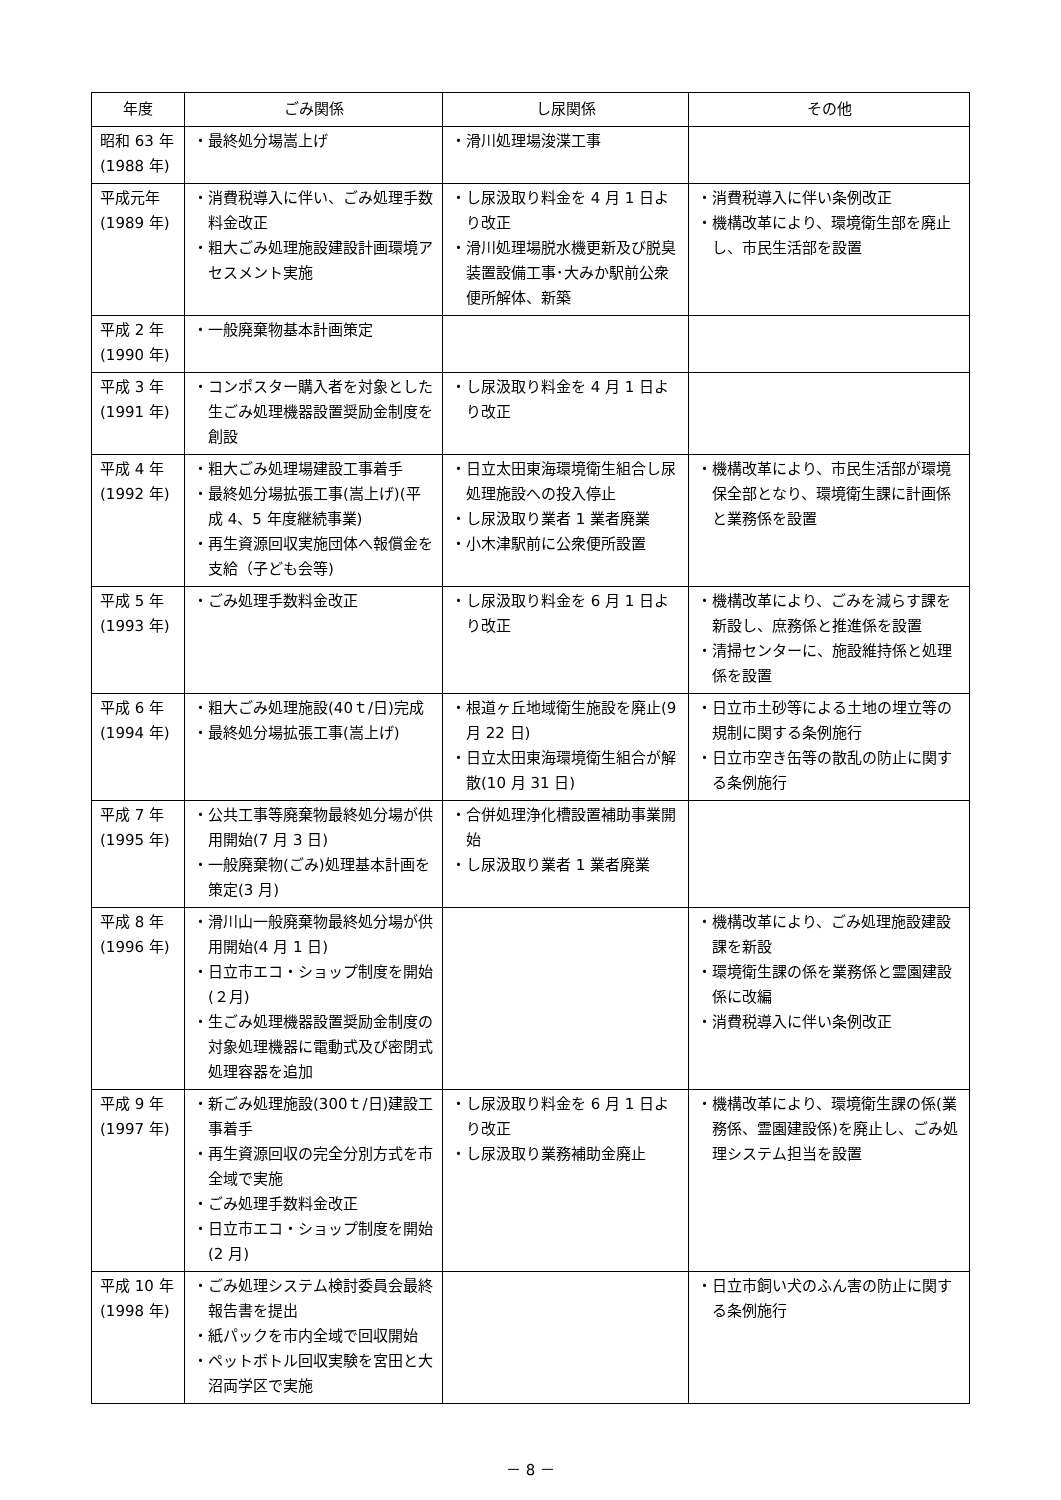| 年度 | ごみ関係 | し尿関係 | その他 |
| --- | --- | --- | --- |
| 昭和 63 年 (1988 年) | ・最終処分場嵩上げ | ・滑川処理場浚渫工事 | |
| 平成元年 (1989 年) | ・消費税導入に伴い、ごみ処理手数料金改正 ・粗大ごみ処理施設建設計画環境アセスメント実施 | ・し尿汲取り料金を 4 月 1 日より改正 ・滑川処理場脱水機更新及び脱臭装置設備工事･大みか駅前公衆便所解体、新築 | ・消費税導入に伴い条例改正 ・機構改革により、環境衛生部を廃止し、市民生活部を設置 |
| 平成 2 年 (1990 年) | ・一般廃棄物基本計画策定 | | |
| 平成 3 年 (1991 年) | ・コンポスター購入者を対象とした生ごみ処理機器設置奨励金制度を創設 | ・し尿汲取り料金を 4 月 1 日より改正 | |
| 平成 4 年 (1992 年) | ・粗大ごみ処理場建設工事着手 ・最終処分場拡張工事(嵩上げ)(平成 4、5 年度継続事業) ・再生資源回収実施団体へ報償金を支給（子ども会等) | ・日立太田東海環境衛生組合し尿処理施設への投入停止 ・し尿汲取り業者 1 業者廃業 ・小木津駅前に公衆便所設置 | ・機構改革により、市民生活部が環境保全部となり、環境衛生課に計画係と業務係を設置 |
| 平成 5 年 (1993 年) | ・ごみ処理手数料金改正 | ・し尿汲取り料金を 6 月 1 日より改正 | ・機構改革により、ごみを減らす課を新設し、庶務係と推進係を設置 ・清掃センターに、施設維持係と処理係を設置 |
| 平成 6 年 (1994 年) | ・粗大ごみ処理施設(40ｔ/日)完成 ・最終処分場拡張工事(嵩上げ) | ・根道ヶ丘地域衛生施設を廃止(9 月 22 日) ・日立太田東海環境衛生組合が解散(10 月 31 日) | ・日立市土砂等による土地の埋立等の規制に関する条例施行 ・日立市空き缶等の散乱の防止に関する条例施行 |
| 平成 7 年 (1995 年) | ・公共工事等廃棄物最終処分場が供用開始(7 月 3 日) ・一般廃棄物(ごみ)処理基本計画を策定(3 月) | ・合併処理浄化槽設置補助事業開始 ・し尿汲取り業者 1 業者廃業 | |
| 平成 8 年 (1996 年) | ・滑川山一般廃棄物最終処分場が供用開始(4 月 1 日) ・日立市エコ・ショップ制度を開始(２月) ・生ごみ処理機器設置奨励金制度の対象処理機器に電動式及び密閉式処理容器を追加 | | ・機構改革により、ごみ処理施設建設課を新設 ・環境衛生課の係を業務係と霊園建設係に改編 ・消費税導入に伴い条例改正 |
| 平成 9 年 (1997 年) | ・新ごみ処理施設(300ｔ/日)建設工事着手 ・再生資源回収の完全分別方式を市全域で実施 ・ごみ処理手数料金改正 ・日立市エコ・ショップ制度を開始(2 月) | ・し尿汲取り料金を 6 月 1 日より改正 ・し尿汲取り業務補助金廃止 | ・機構改革により、環境衛生課の係(業務係、霊園建設係)を廃止し、ごみ処理システム担当を設置 |
| 平成 10 年 (1998 年) | ・ごみ処理システム検討委員会最終報告書を提出 ・紙パックを市内全域で回収開始 ・ペットボトル回収実験を宮田と大沼両学区で実施 | | ・日立市飼い犬のふん害の防止に関する条例施行 |
－ 8 －